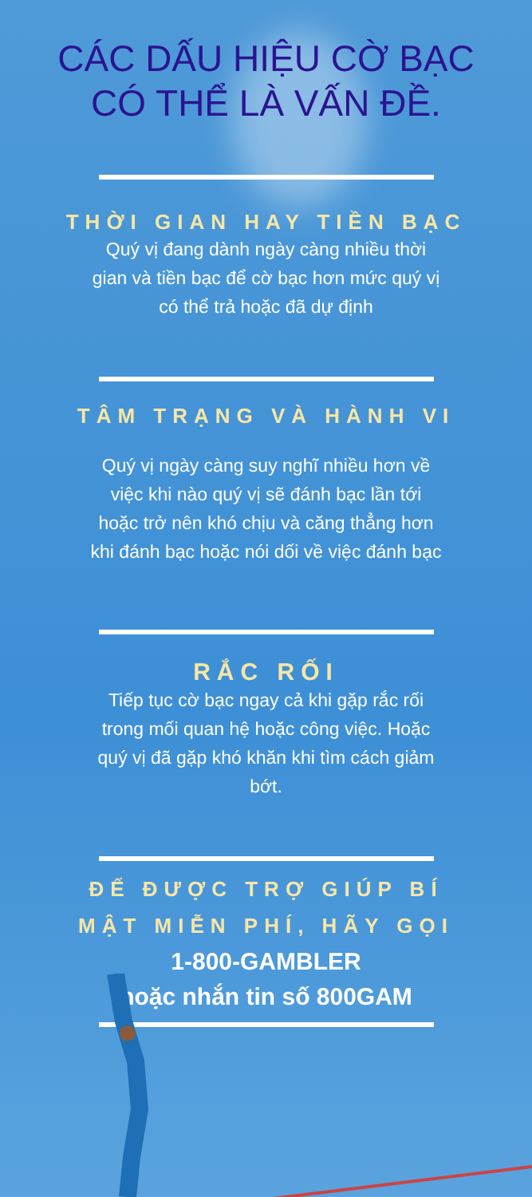CÁC DẤU HIỆU CỜ BẠC
CÓ THỂ LÀ VẤN ĐỀ.
THỜI GIAN HAY TIỀN BẠC
Quý vị đang dành ngày càng nhiều thời gian và tiền bạc để cờ bạc hơn mức quý vị có thể trả hoặc đã dự định
TÂM TRẠNG VÀ HÀNH VI
Quý vị ngày càng suy nghĩ nhiều hơn về việc khi nào quý vị sẽ đánh bạc lần tới hoặc trở nên khó chịu và căng thẳng hơn khi đánh bạc hoặc nói dối về việc đánh bạc
RẮC RỐI
Tiếp tục cờ bạc ngay cả khi gặp rắc rối trong mối quan hệ hoặc công việc. Hoặc quý vị đã gặp khó khăn khi tìm cách giảm bớt.
ĐỂ ĐƯỢC TRỢ GIÚP BÍ
MẬT MIỄN PHÍ, HÃY GỌI
1-800-GAMBLER
hoặc nhắn tin số 800GAM